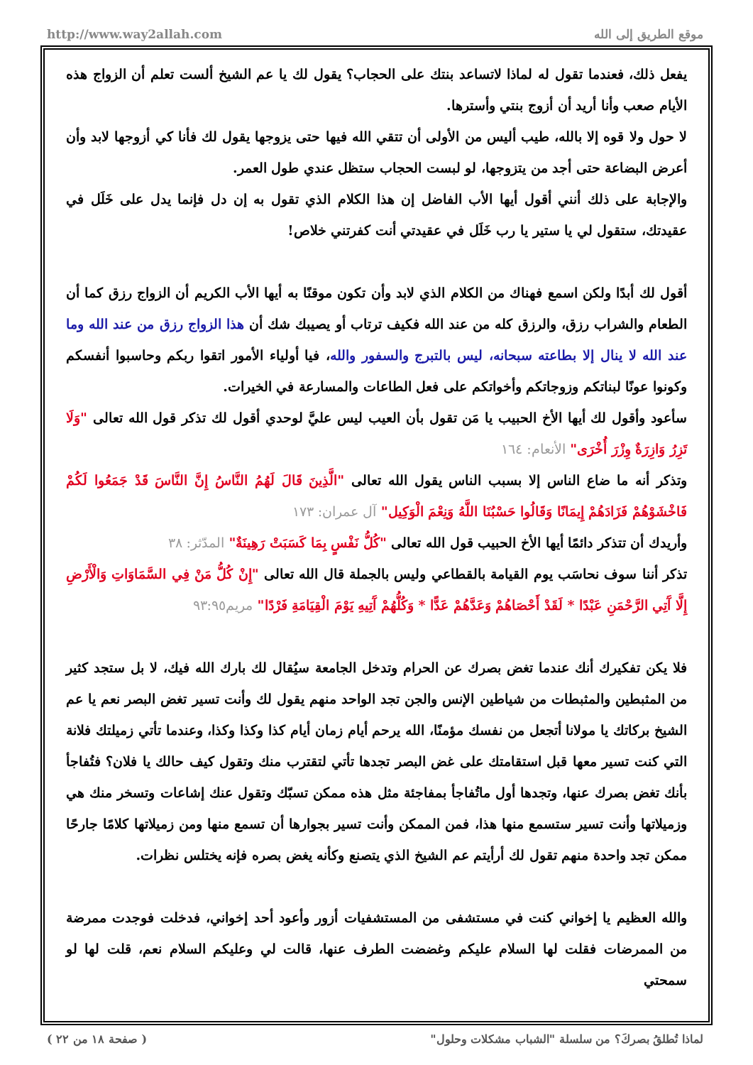http://www.way2allah.com موقع الطريق إلى الله
يفعل ذلك، فعندما تقول له لماذا لاتساعد بنتك على الحجاب؟ يقول لك يا عم الشيخ ألست تعلم أن الزواج هذه الأيام صعب وأنا أريد أن أزوج بنتي وأسترها.
لا حول ولا قوه إلا بالله، طيب أليس من الأولى أن تتقي الله فيها حتى يزوجها يقول لك فأنا كي أزوجها لابد وأن أعرض البضاعة حتى أجد من يتزوجها، لو لبست الحجاب ستظل عندي طول العمر.
والإجابة على ذلك أنني أقول أيها الأب الفاضل إن هذا الكلام الذي تقول به إن دل فإنما يدل على خَلَل في عقيدتك، ستقول لي يا ستير يا رب خَلَل في عقيدتي أنت كفرتني خلاص!
أقول لك أبدًا ولكن اسمع فهناك من الكلام الذي لابد وأن تكون موقنًا به أيها الأب الكريم أن الزواج رزق كما أن الطعام والشراب رزق، والرزق كله من عند الله فكيف ترتاب أو يصيبك شك أن هذا الزواج رزق من عند الله وما عند الله لا ينال إلا بطاعته سبحانه، ليس بالتبرج والسفور والله، فيا أولياء الأمور اتقوا ربكم وحاسبوا أنفسكم وكونوا عونًا لبناتكم وزوجاتكم وأخواتكم على فعل الطاعات والمسارعة في الخيرات.
سأعود وأقول لك أيها الأخ الحبيب يا مَن تقول بأن العيب ليس عليَّ لوحدي أقول لك تذكر قول الله تعالى "وَلَا تَزِرُ وَازِرَةٌ وِزْرَ أُخْرَى" الأنعام: ١٦٤
وتذكر أنه ما ضاع الناس إلا بسبب الناس يقول الله تعالى "الَّذِينَ قَالَ لَهُمُ النَّاسُ إِنَّ النَّاسَ قَدْ جَمَعُوا لَكُمْ فَاخْشَوْهُمْ فَزَادَهُمْ إِيمَانًا وَقَالُوا حَسْبُنَا اللَّهُ وَنِعْمَ الْوَكِيل" آل عمران: ١٧٣
وأريدك أن تتذكر دائمًا أيها الأخ الحبيب قول الله تعالى "كُلُّ نَفْسٍ بِمَا كَسَبَتْ رَهِينَةٌ" المدّثر: ٣٨
تذكر أننا سوف نحاسَب يوم القيامة بالقطاعي وليس بالجملة قال الله تعالى "إِنْ كُلُّ مَنْ فِي السَّمَاوَاتِ وَالْأَرْضِ إِلَّا آَتِي الرَّحْمَنِ عَبْدًا * لَقَدْ أَحْصَاهُمْ وَعَدَّهُمْ عَدًّا * وَكُلُّهُمْ آَتِيهِ يَوْمَ الْقِيَامَةِ فَرْدًا" مريم٩٣:٩٥
فلا يكن تفكيرك أنك عندما تغض بصرك عن الحرام وتدخل الجامعة سيُقال لك بارك الله فيك، لا بل ستجد كثير من المثبطين والمثبطات من شياطين الإنس والجن تجد الواحد منهم يقول لك وأنت تسير تغض البصر نعم يا عم الشيخ بركاتك يا مولانا أتجعل من نفسك مؤمنًا، الله يرحم أيام زمان أيام كذا وكذا وكذا، وعندما تأتي زميلتك فلانة التي كنت تسير معها قبل استقامتك على غض البصر تجدها تأتي لتقترب منك وتقول كيف حالك يا فلان؟ فتُفاجأ بأنك تغض بصرك عنها، وتجدها أول ماتُفاجأ بمفاجئة مثل هذه ممكن تسبّك وتقول عنك إشاعات وتسخر منك هي وزميلاتها وأنت تسير ستسمع منها هذا، فمن الممكن وأنت تسير بجوارها أن تسمع منها ومن زميلاتها كلامًا جارحًا ممكن تجد واحدة منهم تقول لك أرأيتم عم الشيخ الذي يتصنع وكأنه يغض بصره فإنه يختلس نظرات.
والله العظيم يا إخواني كنت في مستشفى من المستشفيات أزور وأعود أحد إخواني، فدخلت فوجدت ممرضة من الممرضات فقلت لها السلام عليكم وغضضت الطرف عنها، قالت لي وعليكم السلام نعم، قلت لها لو سمحتي
لماذا تُطلقُ بصركَ؟ من سلسلة "الشباب مشكلات وحلول" ( صفحة ١٨ من ٢٢ )